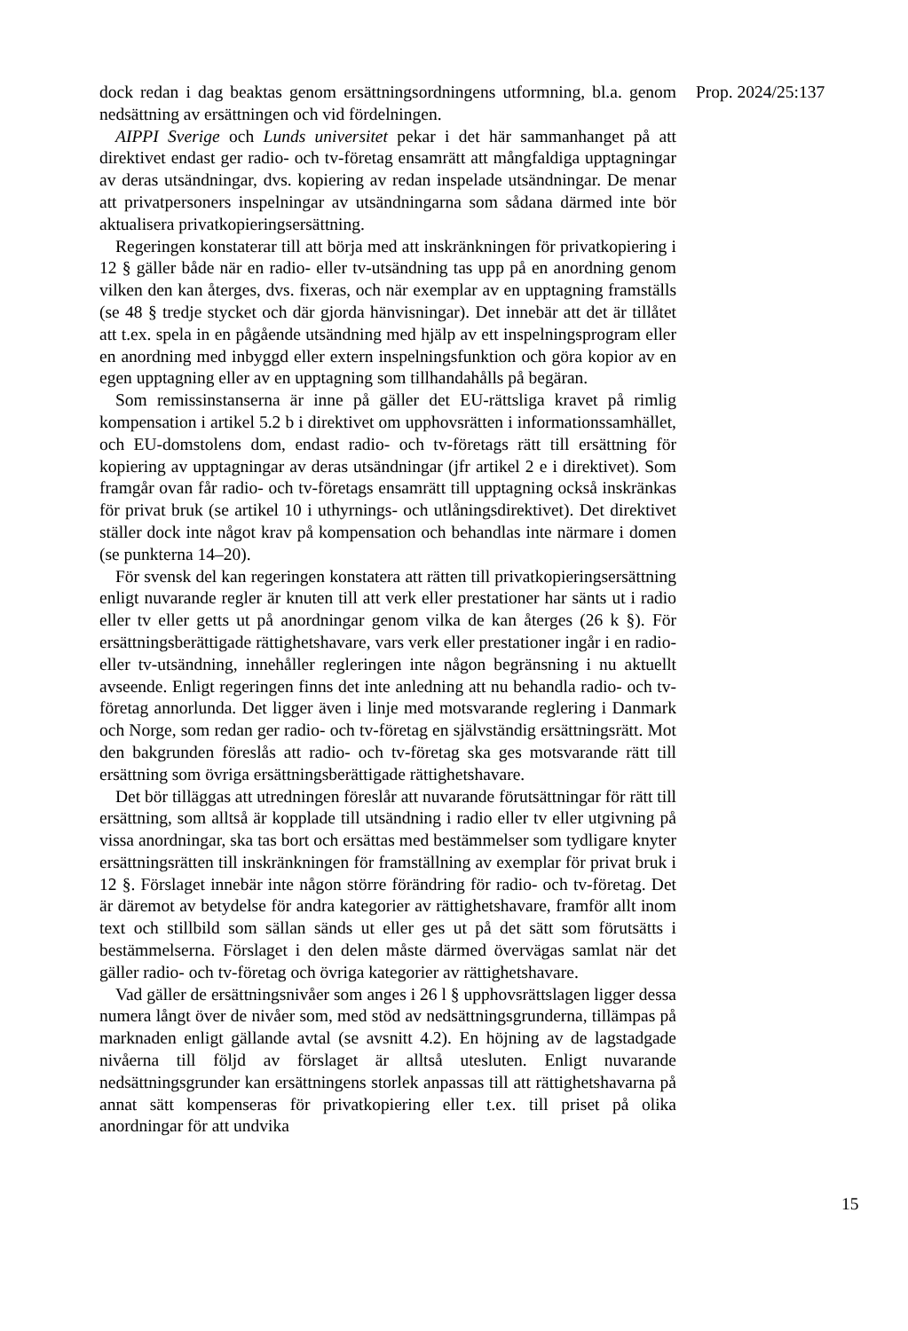dock redan i dag beaktas genom ersättningsordningens utformning, bl.a. genom nedsättning av ersättningen och vid fördelningen.
AIPPI Sverige och Lunds universitet pekar i det här sammanhanget på att direktivet endast ger radio- och tv-företag ensamrätt att mångfaldiga upptagningar av deras utsändningar, dvs. kopiering av redan inspelade utsändningar. De menar att privatpersoners inspelningar av utsändningarna som sådana därmed inte bör aktualisera privatkopieringsersättning.
Regeringen konstaterar till att börja med att inskränkningen för privatkopiering i 12 § gäller både när en radio- eller tv-utsändning tas upp på en anordning genom vilken den kan återges, dvs. fixeras, och när exemplar av en upptagning framställs (se 48 § tredje stycket och där gjorda hänvisningar). Det innebär att det är tillåtet att t.ex. spela in en pågående utsändning med hjälp av ett inspelningsprogram eller en anordning med inbyggd eller extern inspelningsfunktion och göra kopior av en egen upptagning eller av en upptagning som tillhandahålls på begäran.
Som remissinstanserna är inne på gäller det EU-rättsliga kravet på rimlig kompensation i artikel 5.2 b i direktivet om upphovsrätten i informationssamhället, och EU-domstolens dom, endast radio- och tv-företags rätt till ersättning för kopiering av upptagningar av deras utsändningar (jfr artikel 2 e i direktivet). Som framgår ovan får radio- och tv-företags ensamrätt till upptagning också inskränkas för privat bruk (se artikel 10 i uthyrnings- och utlåningsdirektivet). Det direktivet ställer dock inte något krav på kompensation och behandlas inte närmare i domen (se punkterna 14–20).
För svensk del kan regeringen konstatera att rätten till privatkopieringsersättning enligt nuvarande regler är knuten till att verk eller prestationer har sänts ut i radio eller tv eller getts ut på anordningar genom vilka de kan återges (26 k §). För ersättningsberättigade rättighetshavare, vars verk eller prestationer ingår i en radio- eller tv-utsändning, innehåller regleringen inte någon begränsning i nu aktuellt avseende. Enligt regeringen finns det inte anledning att nu behandla radio- och tv-företag annorlunda. Det ligger även i linje med motsvarande reglering i Danmark och Norge, som redan ger radio- och tv-företag en självständig ersättningsrätt. Mot den bakgrunden föreslås att radio- och tv-företag ska ges motsvarande rätt till ersättning som övriga ersättningsberättigade rättighetshavare.
Det bör tilläggas att utredningen föreslår att nuvarande förutsättningar för rätt till ersättning, som alltså är kopplade till utsändning i radio eller tv eller utgivning på vissa anordningar, ska tas bort och ersättas med bestämmelser som tydligare knyter ersättningsrätten till inskränkningen för framställning av exemplar för privat bruk i 12 §. Förslaget innebär inte någon större förändring för radio- och tv-företag. Det är däremot av betydelse för andra kategorier av rättighetshavare, framför allt inom text och stillbild som sällan sänds ut eller ges ut på det sätt som förutsätts i bestämmelserna. Förslaget i den delen måste därmed övervägas samlat när det gäller radio- och tv-företag och övriga kategorier av rättighetshavare.
Vad gäller de ersättningsnivåer som anges i 26 l § upphovsrättslagen ligger dessa numera långt över de nivåer som, med stöd av nedsättningsgrunderna, tillämpas på marknaden enligt gällande avtal (se avsnitt 4.2). En höjning av de lagstadgade nivåerna till följd av förslaget är alltså utesluten. Enligt nuvarande nedsättningsgrunder kan ersättningens storlek anpassas till att rättighetshavarna på annat sätt kompenseras för privatkopiering eller t.ex. till priset på olika anordningar för att undvika
Prop. 2024/25:137
15